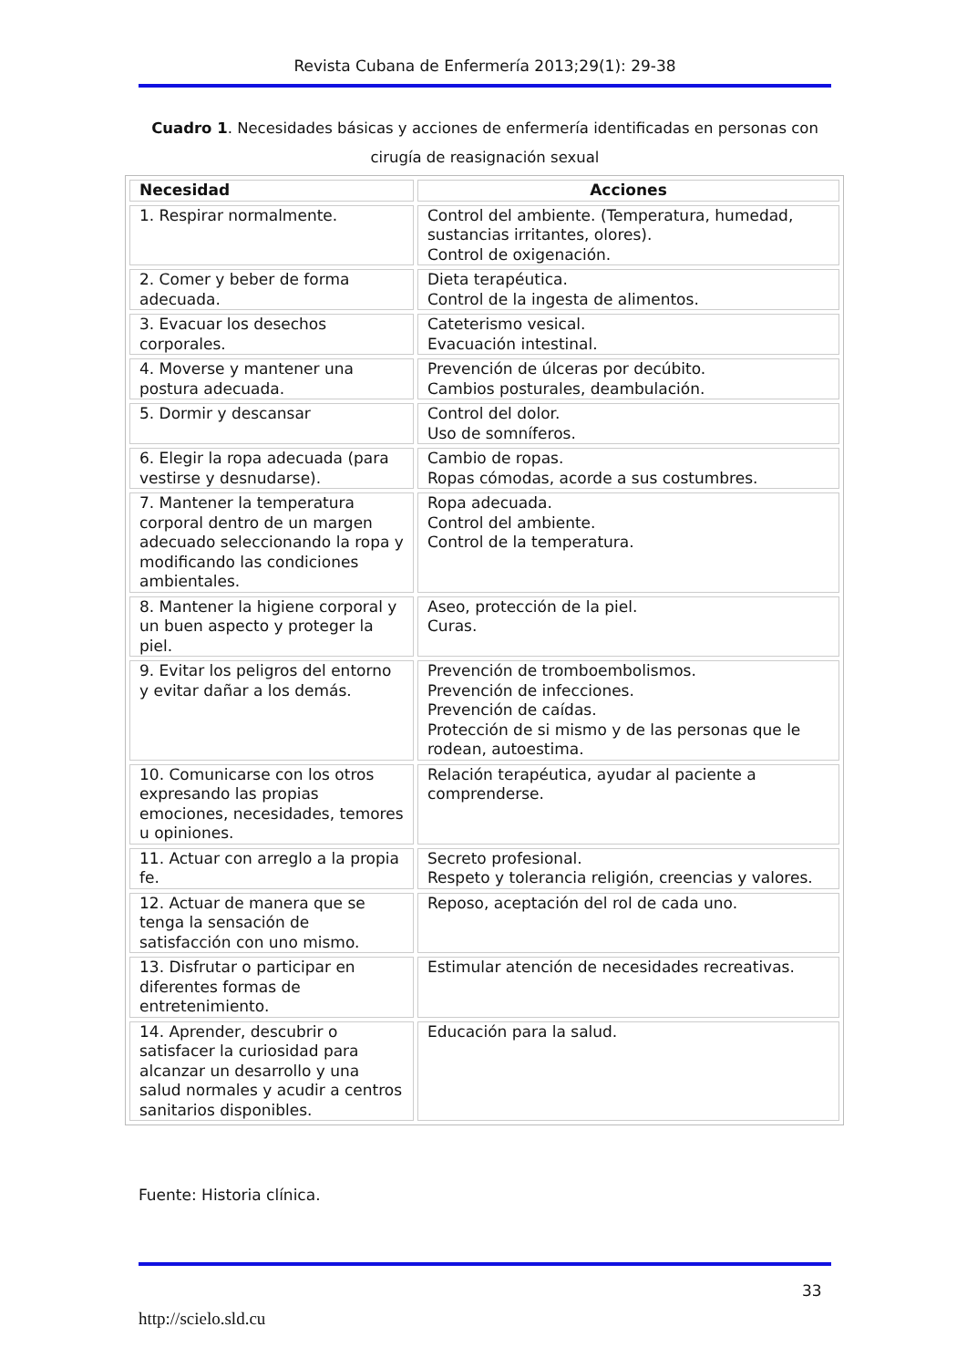Revista Cubana de Enfermería 2013;29(1): 29-38
Cuadro 1. Necesidades básicas y acciones de enfermería identificadas en personas con cirugía de reasignación sexual
| Necesidad | Acciones |
| --- | --- |
| 1. Respirar normalmente. | Control del ambiente. (Temperatura, humedad, sustancias irritantes, olores). Control de oxigenación. |
| 2. Comer y beber de forma adecuada. | Dieta terapéutica. Control de la ingesta de alimentos. |
| 3. Evacuar los desechos corporales. | Cateterismo vesical. Evacuación intestinal. |
| 4. Moverse y mantener una postura adecuada. | Prevención de úlceras por decúbito. Cambios posturales, deambulación. |
| 5. Dormir y descansar | Control del dolor. Uso de somníferos. |
| 6. Elegir la ropa adecuada (para vestirse y desnudarse). | Cambio de ropas. Ropas cómodas, acorde a sus costumbres. |
| 7. Mantener la temperatura corporal dentro de un margen adecuado seleccionando la ropa y modificando las condiciones ambientales. | Ropa adecuada. Control del ambiente. Control de la temperatura. |
| 8. Mantener la higiene corporal y un buen aspecto y proteger la piel. | Aseo, protección de la piel. Curas. |
| 9. Evitar los peligros del entorno y evitar dañar a los demás. | Prevención de tromboembolismos. Prevención de infecciones. Prevención de caídas. Protección de si mismo y de las personas que le rodean, autoestima. |
| 10. Comunicarse con los otros expresando las propias emociones, necesidades, temores u opiniones. | Relación terapéutica, ayudar al paciente a comprenderse. |
| 11. Actuar con arreglo a la propia fe. | Secreto profesional. Respeto y tolerancia religión, creencias y valores. |
| 12. Actuar de manera que se tenga la sensación de satisfacción con uno mismo. | Reposo, aceptación del rol de cada uno. |
| 13. Disfrutar o participar en diferentes formas de entretenimiento. | Estimular atención de necesidades recreativas. |
| 14. Aprender, descubrir o satisfacer la curiosidad para alcanzar un desarrollo y una salud normales y acudir a centros sanitarios disponibles. | Educación para la salud. |
Fuente: Historia clínica.
33
http://scielo.sld.cu